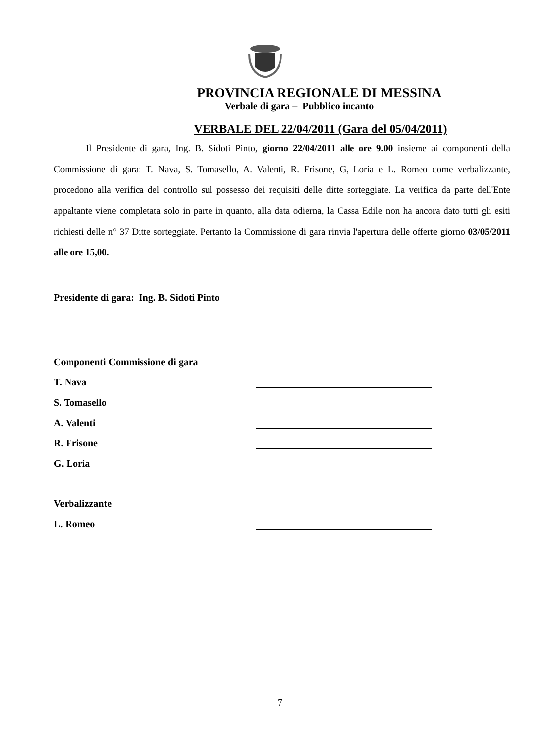PROVINCIA REGIONALE DI MESSINA
Verbale di gara – Pubblico incanto
VERBALE DEL 22/04/2011 (Gara del 05/04/2011)
Il Presidente di gara, Ing. B. Sidoti Pinto, giorno 22/04/2011 alle ore 9.00 insieme ai componenti della Commissione di gara: T. Nava, S. Tomasello, A. Valenti, R. Frisone, G, Loria e L. Romeo come verbalizzante, procedono alla verifica del controllo sul possesso dei requisiti delle ditte sorteggiate. La verifica da parte dell'Ente appaltante viene completata solo in parte in quanto, alla data odierna, la Cassa Edile non ha ancora dato tutti gli esiti richiesti delle n° 37 Ditte sorteggiate. Pertanto la Commissione di gara rinvia l'apertura delle offerte giorno 03/05/2011 alle ore 15,00.
Presidente di gara: Ing. B. Sidoti Pinto
Componenti Commissione di gara
T. Nava
S. Tomasello
A. Valenti
R. Frisone
G. Loria
Verbalizzante
L. Romeo
7